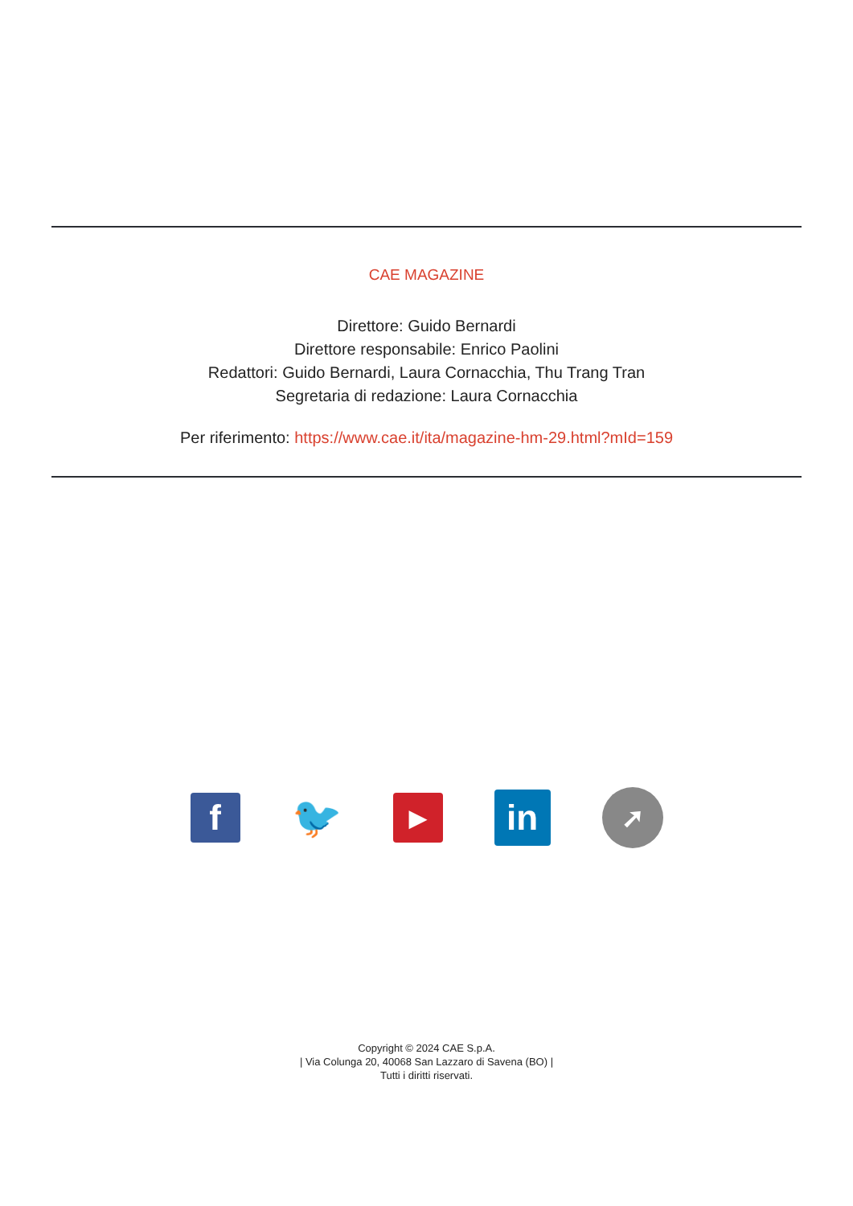CAE MAGAZINE
Direttore: Guido Bernardi
Direttore responsabile: Enrico Paolini
Redattori: Guido Bernardi, Laura Cornacchia, Thu Trang Tran
Segretaria di redazione: Laura Cornacchia
Per riferimento: https://www.cae.it/ita/magazine-hm-29.html?mId=159
f 🐦
▶
in
➚
Copyright © 2024 CAE S.p.A.
| Via Colunga 20, 40068 San Lazzaro di Savena (BO) |
Tutti i diritti riservati.